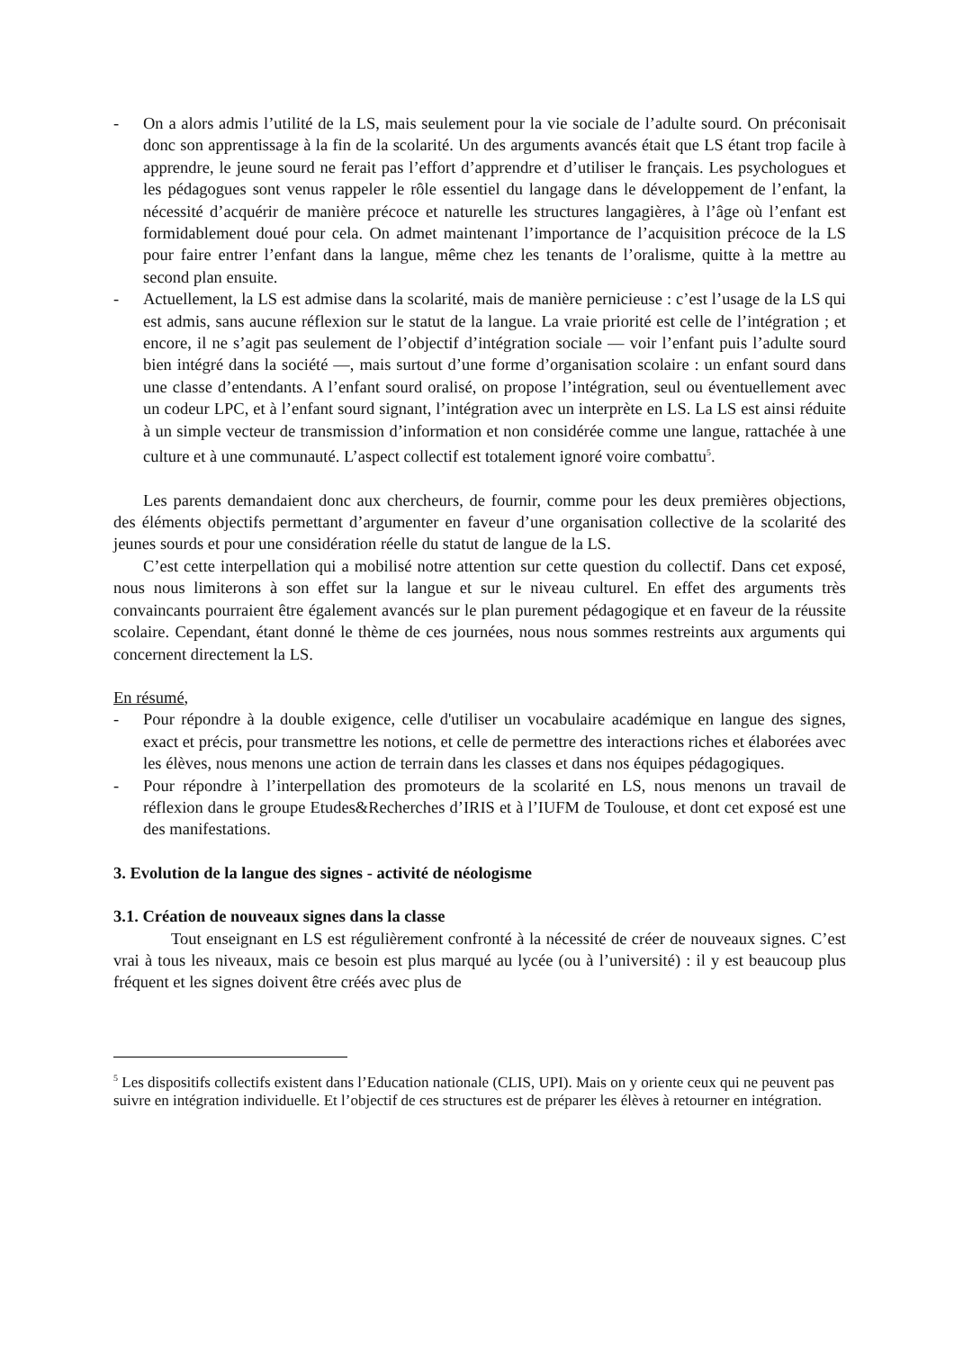- On a alors admis l’utilité de la LS, mais seulement pour la vie sociale de l’adulte sourd. On préconisait donc son apprentissage à la fin de la scolarité. Un des arguments avancés était que LS étant trop facile à apprendre, le jeune sourd ne ferait pas l’effort d’apprendre et d’utiliser le français. Les psychologues et les pédagogues sont venus rappeler le rôle essentiel du langage dans le développement de l’enfant, la nécessité d’acquérir de manière précoce et naturelle les structures langagières, à l’âge où l’enfant est formidablement doué pour cela. On admet maintenant l’importance de l’acquisition précoce de la LS pour faire entrer l’enfant dans la langue, même chez les tenants de l’oralisme, quitte à la mettre au second plan ensuite.
- Actuellement, la LS est admise dans la scolarité, mais de manière pernicieuse : c’est l’usage de la LS qui est admis, sans aucune réflexion sur le statut de la langue. La vraie priorité est celle de l’intégration ; et encore, il ne s’agit pas seulement de l’objectif d’intégration sociale — voir l’enfant puis l’adulte sourd bien intégré dans la société —, mais surtout d’une forme d’organisation scolaire : un enfant sourd dans une classe d’entendants. A l’enfant sourd oralisé, on propose l’intégration, seul ou éventuellement avec un codeur LPC, et à l’enfant sourd signant, l’intégration avec un interprète en LS. La LS est ainsi réduite à un simple vecteur de transmission d’information et non considérée comme une langue, rattachée à une culture et à une communauté. L’aspect collectif est totalement ignoré voire combattu<sup>5</sup>.
Les parents demandaient donc aux chercheurs, de fournir, comme pour les deux premières objections, des éléments objectifs permettant d’argumenter en faveur d’une organisation collective de la scolarité des jeunes sourds et pour une considération réelle du statut de langue de la LS.
C’est cette interpellation qui a mobilisé notre attention sur cette question du collectif. Dans cet exposé, nous nous limiterons à son effet sur la langue et sur le niveau culturel. En effet des arguments très convaincants pourraient être également avancés sur le plan purement pédagogique et en faveur de la réussite scolaire. Cependant, étant donné le thème de ces journées, nous nous sommes restreints aux arguments qui concernent directement la LS.
En résumé,
- Pour répondre à la double exigence, celle d'utiliser un vocabulaire académique en langue des signes, exact et précis, pour transmettre les notions, et celle de permettre des interactions riches et élaborées avec les élèves, nous menons une action de terrain dans les classes et dans nos équipes pédagogiques.
- Pour répondre à l’interpellation des promoteurs de la scolarité en LS, nous menons un travail de réflexion dans le groupe Etudes&Recherches d’IRIS et à l’IUFM de Toulouse, et dont cet exposé est une des manifestations.
3. Evolution de la langue des signes - activité de néologisme
3.1. Création de nouveaux signes dans la classe
Tout enseignant en LS est régulièrement confronté à la nécessité de créer de nouveaux signes. C’est vrai à tous les niveaux, mais ce besoin est plus marqué au lycée (ou à l’université) : il y est beaucoup plus fréquent et les signes doivent être créés avec plus de
<sup>5</sup> Les dispositifs collectifs existent dans l’Education nationale (CLIS, UPI). Mais on y oriente ceux qui ne peuvent pas suivre en intégration individuelle. Et l’objectif de ces structures est de préparer les élèves à retourner en intégration.